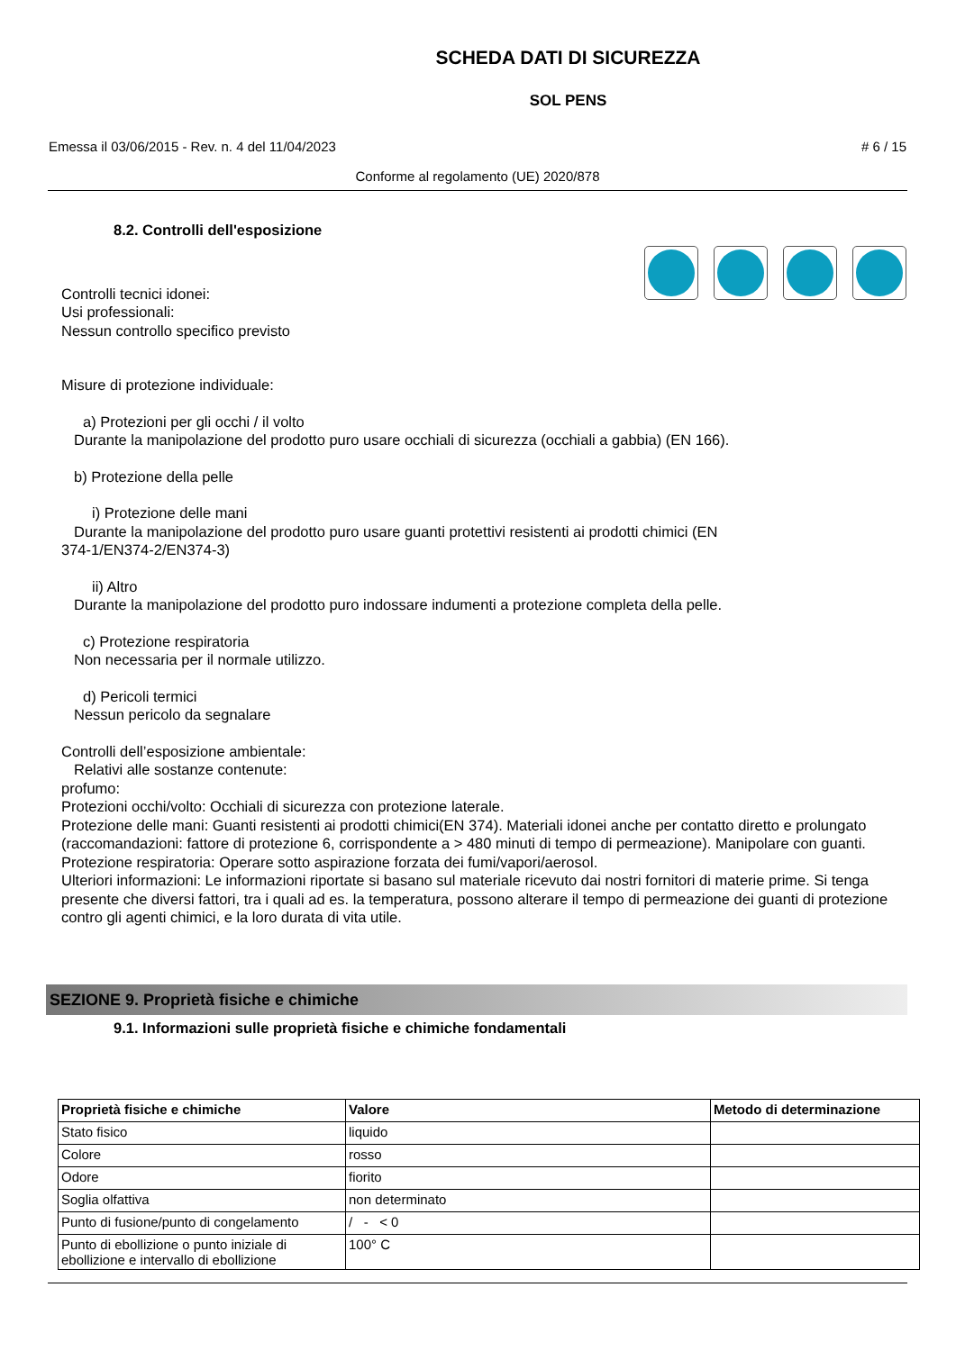SCHEDA DATI DI SICUREZZA
SOL PENS
Emessa il 03/06/2015 - Rev. n. 4 del 11/04/2023 # 6 / 15
Conforme al regolamento (UE) 2020/878
8.2. Controlli dell'esposizione
Controlli tecnici idonei:
Usi professionali:
Nessun controllo specifico previsto
Misure di protezione individuale:
a) Protezioni per gli occhi / il volto
Durante la manipolazione del prodotto puro usare occhiali di sicurezza (occhiali a gabbia) (EN 166).
b) Protezione della pelle
i) Protezione delle mani
Durante la manipolazione del prodotto puro usare guanti protettivi resistenti ai prodotti chimici (EN
374-1/EN374-2/EN374-3)
ii) Altro
Durante la manipolazione del prodotto puro indossare indumenti a protezione completa della pelle.
c) Protezione respiratoria
Non necessaria per il normale utilizzo.
d) Pericoli termici
Nessun pericolo da segnalare
Controlli dell’esposizione ambientale:
Relativi alle sostanze contenute:
profumo:
Protezioni occhi/volto: Occhiali di sicurezza con protezione laterale.
Protezione delle mani: Guanti resistenti ai prodotti chimici(EN 374). Materiali idonei anche per contatto diretto e prolungato (raccomandazioni: fattore di protezione 6, corrispondente a > 480 minuti di tempo di permeazione). Manipolare con guanti.
Protezione respiratoria: Operare sotto aspirazione forzata dei fumi/vapori/aerosol.
Ulteriori informazioni: Le informazioni riportate si basano sul materiale ricevuto dai nostri fornitori di materie prime. Si tenga presente che diversi fattori, tra i quali ad es. la temperatura, possono alterare il tempo di permeazione dei guanti di protezione contro gli agenti chimici, e la loro durata di vita utile.
SEZIONE 9. Proprietà fisiche e chimiche
9.1. Informazioni sulle proprietà fisiche e chimiche fondamentali
| Proprietà fisiche e chimiche | Valore | Metodo di determinazione |
| --- | --- | --- |
| Stato fisico | liquido | |
| Colore | rosso | |
| Odore | fiorito | |
| Soglia olfattiva | non determinato | |
| Punto di fusione/punto di congelamento | / - < 0 | |
| Punto di ebollizione o punto iniziale di ebollizione e intervallo di ebollizione | 100° C | |